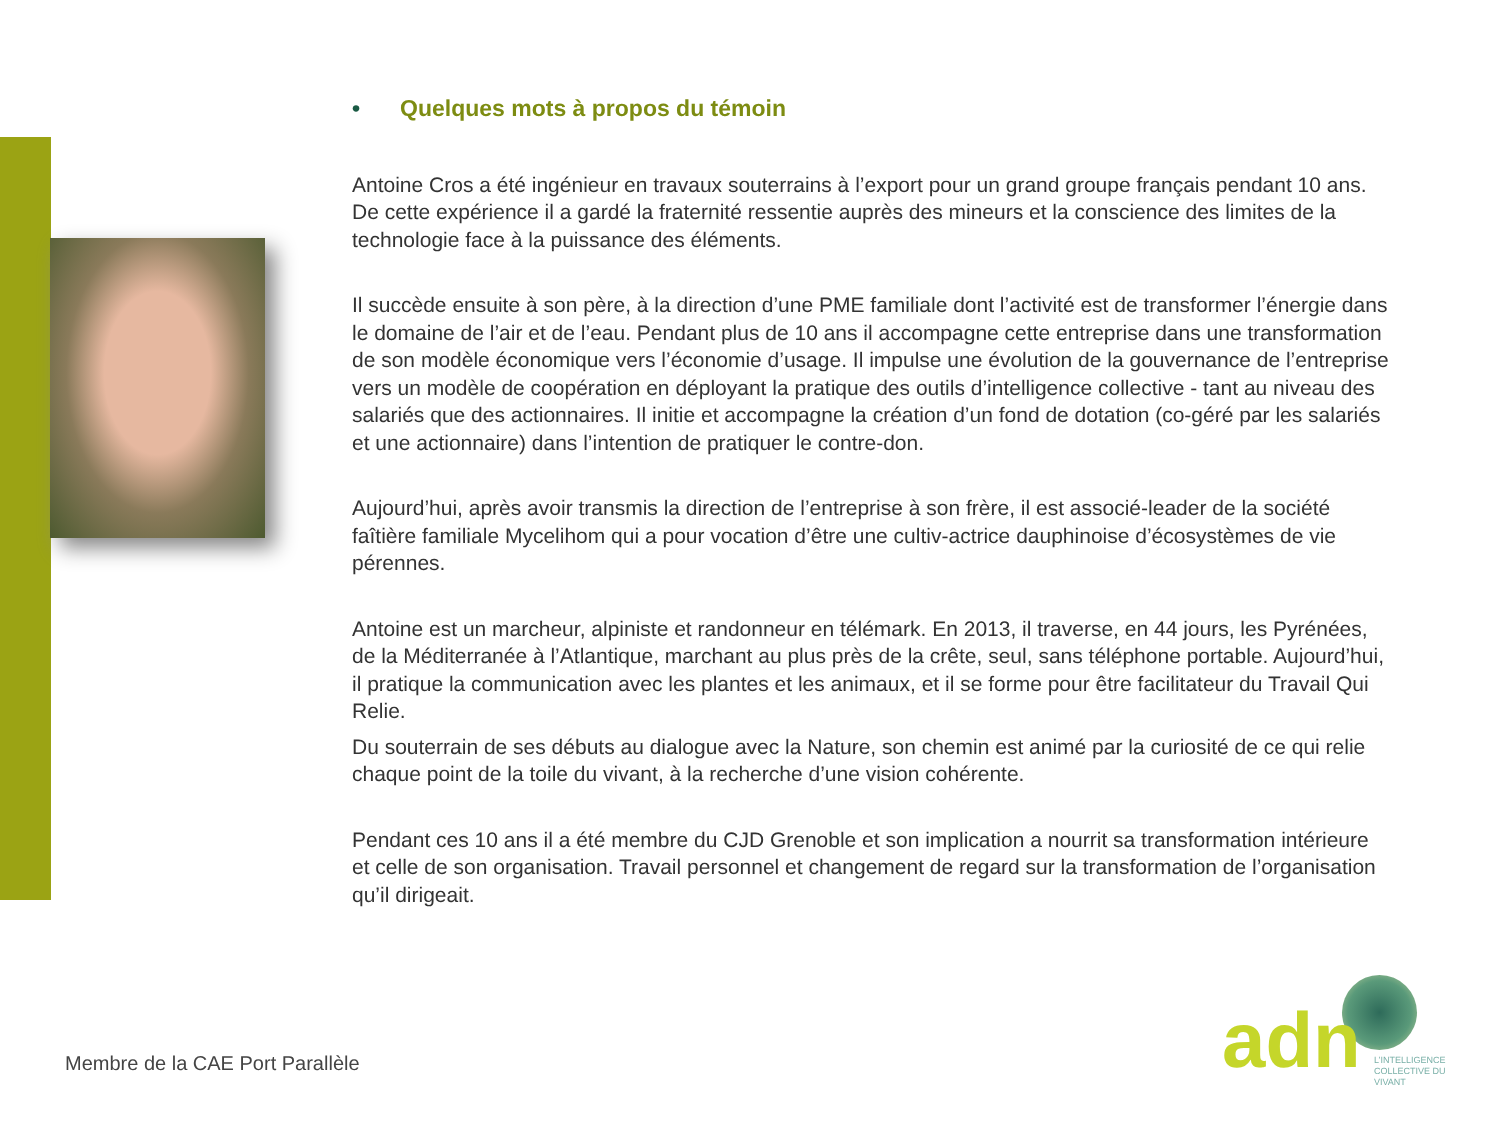• Quelques mots à propos du témoin
Antoine Cros a été ingénieur en travaux souterrains à l’export pour un grand groupe français pendant 10 ans. De cette expérience il a gardé la fraternité ressentie auprès des mineurs et la conscience des limites de la technologie face à la puissance des éléments.
Il succède ensuite à son père, à la direction d’une PME familiale dont l’activité est de transformer l’énergie dans le domaine de l’air et de l’eau. Pendant plus de 10 ans il accompagne cette entreprise dans une transformation de son modèle économique vers l’économie d’usage. Il impulse une évolution de la gouvernance de l’entreprise vers un modèle de coopération en déployant la pratique des outils d’intelligence collective - tant au niveau des salariés que des actionnaires. Il initie et accompagne la création d’un fond de dotation (co-géré par les salariés et une actionnaire) dans l’intention de pratiquer le contre-don.
Aujourd’hui, après avoir transmis la direction de l’entreprise à son frère, il est associé-leader de la société faîtière familiale Mycelihom qui a pour vocation d’être une cultiv-actrice dauphinoise d’écosystèmes de vie pérennes.
Antoine est un marcheur, alpiniste et randonneur en télémark. En 2013, il traverse, en 44 jours, les Pyrénées, de la Méditerranée à l’Atlantique, marchant au plus près de la crête, seul, sans téléphone portable. Aujourd’hui, il pratique la communication avec les plantes et les animaux, et il se forme pour être facilitateur du Travail Qui Relie.
Du souterrain de ses débuts au dialogue avec la Nature, son chemin est animé par la curiosité de ce qui relie chaque point de la toile du vivant, à la recherche d’une vision cohérente.
Pendant ces 10 ans il a été membre du CJD Grenoble et son implication a nourrit sa transformation intérieure et celle de son organisation. Travail personnel et changement de regard sur la transformation de l’organisation qu’il dirigeait.
Membre de la CAE Port Parallèle
adn
L’INTELLIGENCE COLLECTIVE DU VIVANT